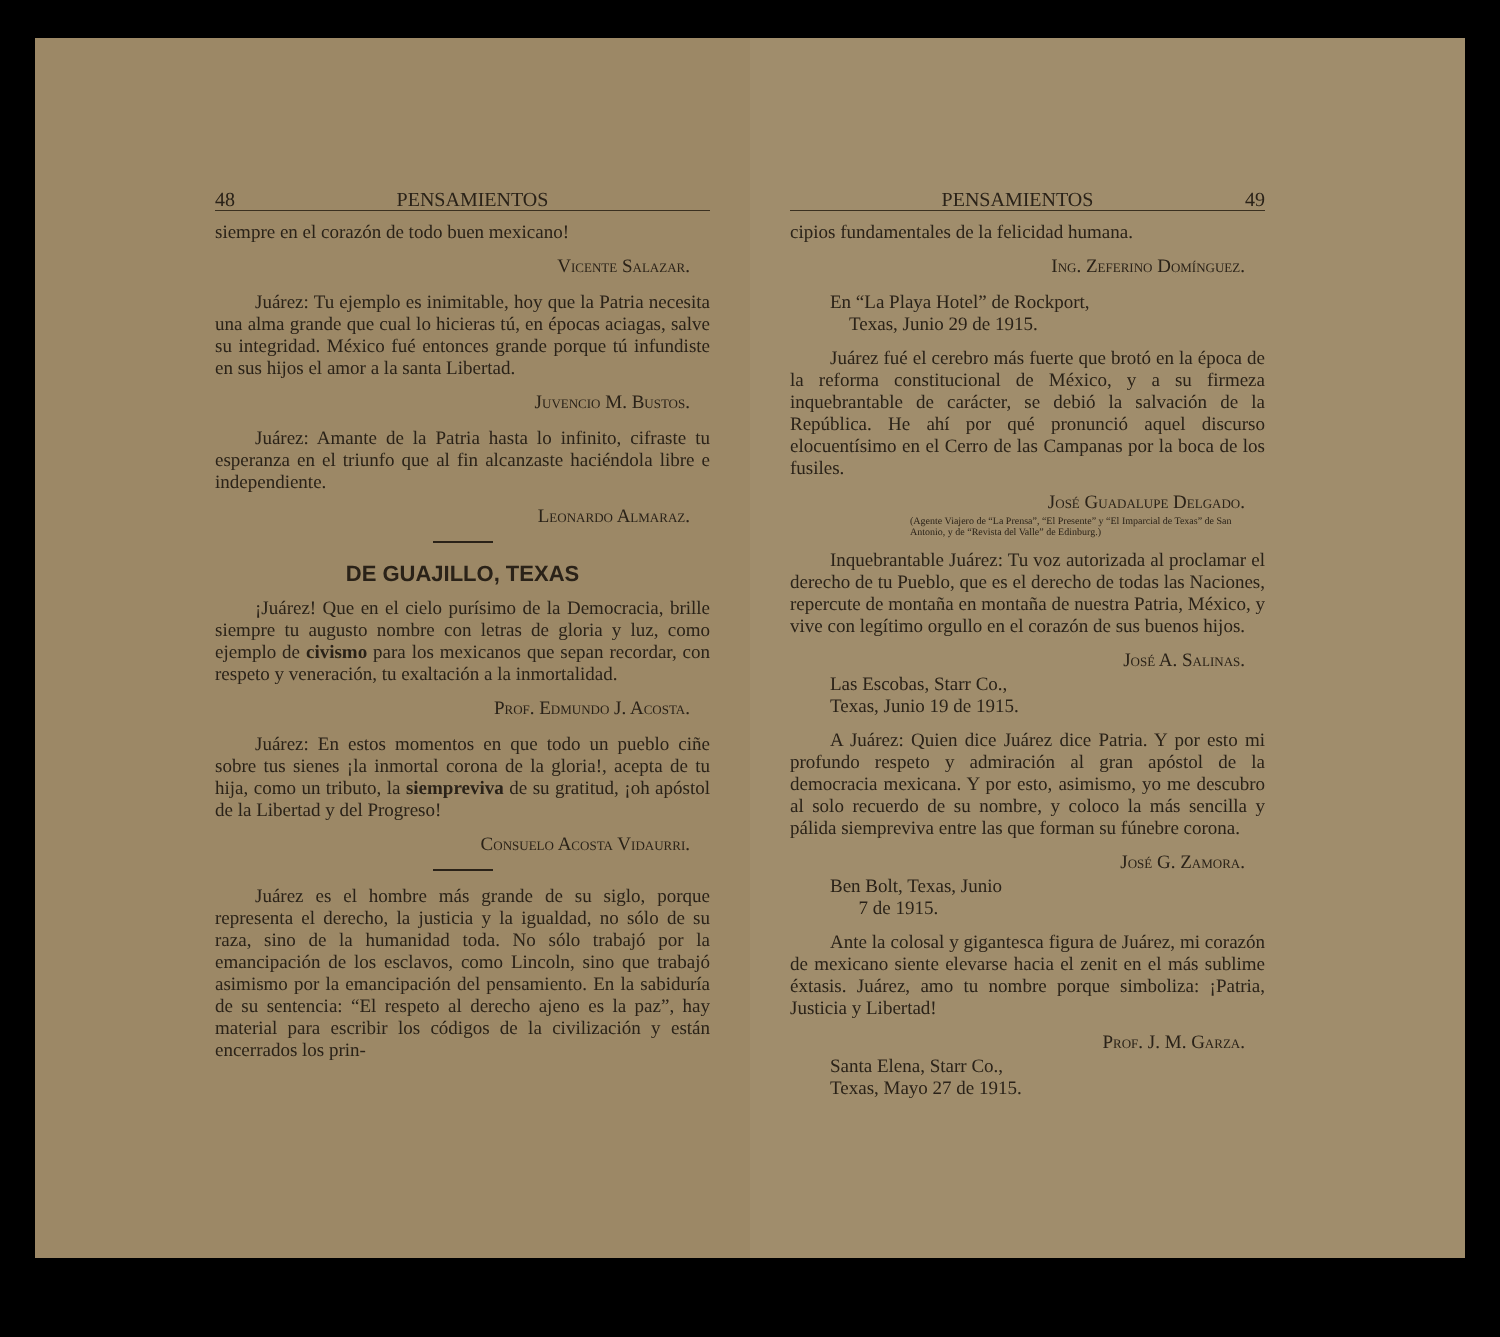48 PENSAMIENTOS
siempre en el corazón de todo buen mexicano!
Vicente Salazar.
Juárez: Tu ejemplo es inimitable, hoy que la Patria necesita una alma grande que cual lo hicieras tú, en épocas aciagas, salve su integridad. México fué entonces grande porque tú infundiste en sus hijos el amor a la santa Libertad.
Juvencio M. Bustos.
Juárez: Amante de la Patria hasta lo infinito, cifraste tu esperanza en el triunfo que al fin alcanzaste haciéndola libre e independiente.
Leonardo Almaraz.
DE GUAJILLO, TEXAS
¡Juárez! Que en el cielo purísimo de la Democracia, brille siempre tu augusto nombre con letras de gloria y luz, como ejemplo de civismo para los mexicanos que sepan recordar, con respeto y veneración, tu exaltación a la inmortalidad.
Prof. Edmundo J. Acosta.
Juárez: En estos momentos en que todo un pueblo ciñe sobre tus sienes ¡la inmortal corona de la gloria!, acepta de tu hija, como un tributo, la siempreviva de su gratitud, ¡oh apóstol de la Libertad y del Progreso!
Consuelo Acosta Vidaurri.
Juárez es el hombre más grande de su siglo, porque representa el derecho, la justicia y la igualdad, no sólo de su raza, sino de la humanidad toda. No sólo trabajó por la emancipación de los esclavos, como Lincoln, sino que trabajó asimismo por la emancipación del pensamiento. En la sabiduría de su sentencia: “El respeto al derecho ajeno es la paz”, hay material para escribir los códigos de la civilización y están encerrados los prin-
PENSAMIENTOS 49
cipios fundamentales de la felicidad humana.
Ing. Zeferino Domínguez.
En “La Playa Hotel” de Rockport,
Texas, Junio 29 de 1915.
Juárez fué el cerebro más fuerte que brotó en la época de la reforma constitucional de México, y a su firmeza inquebrantable de carácter, se debió la salvación de la República. He ahí por qué pronunció aquel discurso elocuentísimo en el Cerro de las Campanas por la boca de los fusiles.
José Guadalupe Delgado.
(Agente Viajero de “La Prensa”, “El Presente” y “El Imparcial de Texas” de San Antonio, y de “Revista del Valle” de Edinburg.)
Inquebrantable Juárez: Tu voz autorizada al proclamar el derecho de tu Pueblo, que es el derecho de todas las Naciones, repercute de montaña en montaña de nuestra Patria, México, y vive con legítimo orgullo en el corazón de sus buenos hijos.
José A. Salinas.
Las Escobas, Starr Co.,
Texas, Junio 19 de 1915.
A Juárez: Quien dice Juárez dice Patria. Y por esto mi profundo respeto y admiración al gran apóstol de la democracia mexicana. Y por esto, asimismo, yo me descubro al solo recuerdo de su nombre, y coloco la más sencilla y pálida siempreviva entre las que forman su fúnebre corona.
José G. Zamora.
Ben Bolt, Texas, Junio
7 de 1915.
Ante la colosal y gigantesca figura de Juárez, mi corazón de mexicano siente elevarse hacia el zenit en el más sublime éxtasis. Juárez, amo tu nombre porque simboliza: ¡Patria, Justicia y Libertad!
Prof. J. M. Garza.
Santa Elena, Starr Co.,
Texas, Mayo 27 de 1915.